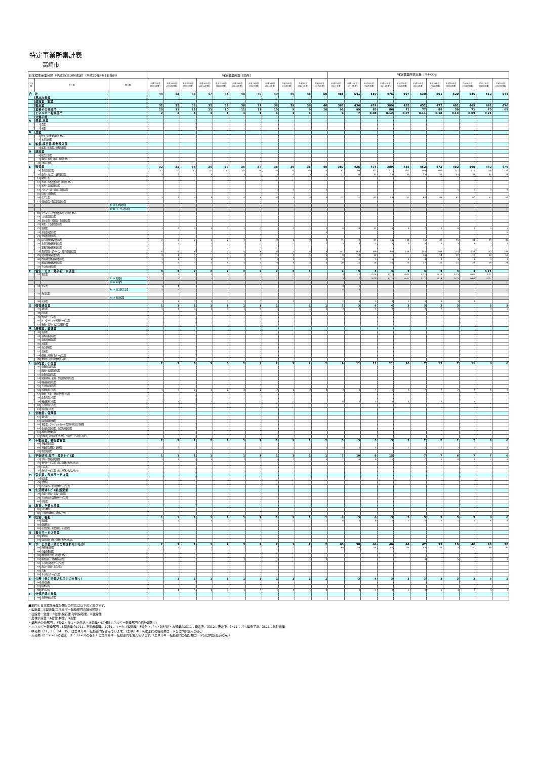特定事業所集計表
高崎市
| 日本標準産業分類（平成25年10月改定）（平成26年4月1日施行） | | | | 特定事業所数［箇所］ | | | | | | | | | | | 特定事業所排出量［千t-CO<sub>2</sub>］ | | | | | | | | | | |
| --- | --- | --- | --- | --- | --- | --- | --- | --- | --- | --- | --- | --- | --- | --- | --- | --- | --- | --- | --- | --- | --- | --- | --- | --- | --- |
| 大分類 | 中分類 | | 細分類 | 平成23年度 (2011年度) | 平成24年度 (2012年度) | 平成25年度 (2013年度) | 平成26年度 (2014年度) | 平成27年度 (2015年度) | 平成28年度 (2016年度) | 平成29年度 (2017年度) | 平成30年度 (2018年度) | 令和元年度 (2019年度) | 令和2年度 (2020年度) | 令和3年度 (2021年度) | 平成23年度 (2011年度) | 平成24年度 (2012年度) | 平成25年度 (2013年度) | 平成26年度 (2014年度) | 平成27年度 (2015年度) | 平成28年度 (2016年度) | 平成29年度 (2017年度) | 平成30年度 (2018年度) | 令和元年度 (2019年度) | 令和2年度 (2020年度) | 令和3年度 (2021年度) |
| 合 計 | | | | 44 | 48 | 48 | 47 | 45 | 48 | 49 | 49 | 49 | 46 | 50 | 485 | 541 | 559 | 475 | 507 | 530 | 561 | 520 | 540 | 512 | 544 |
| | 農林水産業 | | | | | | | | | | | | | | | | | | | | | | | | |
| | 建設業・鉱業 | | | | | | | | | | | | | | | | | | | | | | | | |
| | 製造業 | | | 32 | 35 | 36 | 35 | 34 | 36 | 37 | 38 | 39 | 36 | 40 | 387 | 436 | 474 | 389 | 435 | 452 | 472 | 482 | 469 | 442 | 476 |
| | 業務その他部門 | | | 10 | 11 | 11 | 11 | 10 | 11 | 11 | 10 | 9 | 9 | 10 | 92 | 99 | 85 | 86 | 71 | 77 | 89 | 38 | 71 | 70 | 69 |
| | エネルギー転換部門 | | | 2 | 2 | 1 | 1 | 1 | 1 | 1 | 1 | 1 | 1 | | 6 | 7 | 0.08 | 0.12 | 0.07 | 0.11 | 0.18 | 0.13 | 0.09 | 0.21 | |
| | 分類不能 | | | | | | | | | | | | | | | | | | | | | | | | |
| A | 農業,林業 | | | | | | | | | | | | | | | | | | | | | | | | |
| | 1 | 農業 | | | | | | | | | | | | | | | | | | | | | | | |
| | 2 | 林業 | | | | | | | | | | | | | | | | | | | | | | | |
| B | 漁業 | | | | | | | | | | | | | | | | | | | | | | | | |
| | 3 | 漁業（水産養殖業を除く） | | | | | | | | | | | | | | | | | | | | | | | |
| | 4 | 水産養殖業 | | | | | | | | | | | | | | | | | | | | | | | |
| C | 鉱業,採石業,砂利採取業 | | | | | | | | | | | | | | | | | | | | | | | | |
| | 5 | 鉱業，採石業，砂利採取業 | | | | | | | | | | | | | | | | | | | | | | | |
| D | 建設業 | | | | | | | | | | | | | | | | | | | | | | | | |
| | 6 | 総合工事業 | | | | | | | | | | | | | | | | | | | | | | | |
| | 7 | 職別工事業(設備工事業を除く) | | | | | | | | | | | | | | | | | | | | | | | |
| | 8 | 設備工事業 | | | | | | | | | | | | | | | | | | | | | | | |
| E | 製造業 | | | 32 | 35 | 36 | 35 | 34 | 36 | 37 | 38 | 39 | 36 | 40 | 387 | 436 | 474 | 389 | 435 | 452 | 472 | 482 | 469 | 442 | 476 |
| | 9 | 食料品製造業 | | 11 | 12 | 12 | 14 | 13 | 14 | 14 | 14 | 15 | 14 | 15 | 81 | 93 | 107 | 111 | 102 | 109 | 109 | 111 | 116 | 116 | 129 |
| | 10 | 飲料・たばこ・飼料製造業 | | 3 | 3 | 3 | 3 | 3 | 3 | 3 | 3 | 3 | 3 | 3 | 32 | 34 | 33 | 33 | 33 | 33 | 32 | 34 | 33 | 30 | 29 |
| | 11 | 繊維工業 | | | | | | | | | | | | | | | | | | | | | | | |
| | 12 | 木材・木製品製造業（家具を除く） | | | | | | | | | | | | | | | | | | | | | | | |
| | 13 | 家具・装備品製造業 | | | | | | | | | | | | | | | | | | | | | | | |
| | 14 | パルプ・紙・紙加工品製造業 | | | | | | | | | 1 | 1 | 1 | 1 | | | | | | | | 5 | 5 | 4 | 6 |
| | 15 | 印刷・同関連業 | | | | | | | | | | | | | | | | | | | | | | | |
| | 16 | 化学工業 | | 3 | 3 | 4 | 3 | 3 | 4 | 4 | 4 | 4 | 4 | 4 | 45 | 51 | 63 | 58 | 57 | 64 | 63 | 61 | 60 | 57 | 53 |
| | 17 | 石油製品・石炭製品製造業 | | | | | | | | | | | | | | | | | | | | | | | |
| | | | 1711 石油精製業 | | | | | | | | | | | | | | | | | | | | | | |
| | | | 1731 コークス製造業 | | | | | | | | | | | | | | | | | | | | | | |
| | 18 | プラスチック製品製造業（別掲を除く） | | | | | | | | | | | | | | | | | | | | | | | |
| | 19 | ゴム製品製造業 | | | | | | | | | | | | | | | | | | | | | | | |
| | 20 | なめし革・同製品・毛皮製造業 | | | | | | | | | | | | | | | | | | | | | | | |
| | 21 | 窯業・土石製品製造業 | | | | | | | | | | | | | | | | | | | | | | | |
| | 22 | 鉄鋼業 | | 1 | 2 | 2 | 1 | 1 | 1 | 1 | 1 | 1 | 1 | 1 | 6 | 10 | 11 | 9 | 8 | 7 | 8 | 8 | 7 | 5 | 7 |
| | 23 | 非鉄金属製造業 | | | | | | | | | | | | 1 | | | | | | | | | | | 4 |
| | 24 | 金属製品製造業 | | | | | | | | | | | | | | | | | | | | | | | |
| | 25 | はん用機械器具製造業 | | 2 | 2 | 2 | 2 | 2 | 2 | 2 | 2 | 2 | 2 | 2 | 35 | 40 | 44 | 44 | 44 | 35 | 45 | 46 | 44 | 39 | 42 |
| | 26 | 生産用機械器具製造業 | | 1 | 1 | 1 | 1 | 1 | 1 | 1 | 1 | 1 | 1 | 1 | 3 | 3 | 3 | 3 | 3 | 3 | 3 | 3 | 3 | 2 | 3 |
| | 27 | 業務用機械器具製造業 | | | | | | | | | | | | | | | | | | | | | | | |
| | 28 | 電子部品・デバイス・電子回路製造業 | | 6 | 6 | 6 | 5 | 5 | 4 | 6 | 6 | 5 | 4 | 6 | 151 | 165 | 169 | 96 | 158 | 155 | 168 | 174 | 158 | 153 | 166 |
| | 29 | 電気機械器具製造業 | | 1 | 1 | 1 | | | 1 | 1 | 1 | 1 | 1 | 1 | 9 | 10 | 12 | | | 13 | 14 | 12 | 12 | 12 | 12 |
| | 30 | 情報通信機械器具製造業 | | 1 | 1 | 1 | 1 | 1 | 1 | 1 | 1 | 2 | 1 | 1 | 4 | 5 | 5 | 5 | 4 | 4 | 4 | 4 | 7 | 4 | 3 |
| | 31 | 輸送用機械器具製造業 | | 3 | 4 | 4 | 5 | 5 | 5 | 4 | 4 | 4 | 4 | 4 | 20 | 25 | 26 | 30 | 26 | 27 | 25 | 25 | 23 | 19 | 21 |
| | 32 | その他の製造業 | | | | | | | | | | | | | | | | | | | | | | | |
| F | 電気・ガス・熱供給・水道業 | | | 3 | 3 | 2 | 2 | 2 | 2 | 2 | 2 | 2 | 1 | | 9 | 9 | 3 | 3 | 3 | 3 | 3 | 3 | 3 | 0.21 | |
| | 33 | 電気業 | | 1 | 1 | 1 | 1 | 1 | 1 | 1 | 1 | 1 | 1 | | 3 | 2 | 0.08 | 0.12 | 0.07 | 0.11 | 0.18 | 0.13 | 0.09 | 0.21 | |
| | | | 3311 発電所 | 1 | 1 | 1 | 1 | 1 | 1 | 1 | 1 | 1 | 1 | | 3 | 2 | 0.08 | 0.12 | 0.07 | 0.11 | 0.18 | 0.13 | 0.09 | 0.21 | |
| | | | 3312 変電所 | | | | | | | | | | | | | | | | | | | | | | |
| | 34 | ガス業 | | 1 | 1 | | | | | | | | | | 4 | 5 | | | | | | | | | |
| | | | 3411 ガス製造工場 | 1 | 1 | | | | | | | | | | 4 | 5 | | | | | | | | | |
| | 35 | 熱供給業 | | | | | | | | | | | | | | | | | | | | | | | |
| | | | 3511 熱供給業 | | | | | | | | | | | | | | | | | | | | | | |
| | 36 | 水道業 | | 1 | 1 | 1 | 1 | 1 | 1 | 1 | 1 | 1 | | | 2 | 3 | 3 | 3 | 3 | 3 | 3 | 3 | 3 | | |
| G | 情報通信業 | | | 1 | 1 | 1 | 1 | 1 | 1 | 1 | 1 | | 1 | 1 | 3 | 3 | 4 | 4 | 3 | 3 | 3 | 3 | | 3 | 2 |
| | 37 | 通信業 | | 1 | 1 | 1 | 1 | 1 | 1 | 1 | 1 | | 1 | 1 | 3 | 3 | 4 | 4 | 3 | 3 | 3 | 3 | | 3 | 2 |
| | 38 | 放送業 | | | | | | | | | | | | | | | | | | | | | | | |
| | 39 | 情報サービス業 | | | | | | | | | | | | | | | | | | | | | | | |
| | 40 | インターネット附随サービス業 | | | | | | | | | | | | | | | | | | | | | | | |
| | 41 | 映像・音声・文字情報制作業 | | | | | | | | | | | | | | | | | | | | | | | |
| H | 運輸業，郵便業 | | | | | | | | | | | | | | | | | | | | | | | | |
| | 42 | 鉄道業 | | | | | | | | | | | | | | | | | | | | | | | |
| | 43 | 道路旅客運送業 | | | | | | | | | | | | | | | | | | | | | | | |
| | 44 | 道路貨物運送業 | | | | | | | | | | | | | | | | | | | | | | | |
| | 45 | 水運業 | | | | | | | | | | | | | | | | | | | | | | | |
| | 46 | 航空運輸業 | | | | | | | | | | | | | | | | | | | | | | | |
| | 47 | 倉庫業 | | | | | | | | | | | | | | | | | | | | | | | |
| | 48 | 運輸に附帯するサービス業 | | | | | | | | | | | | | | | | | | | | | | | |
| | 49 | 郵便業（信書便事業を含む） | | | | | | | | | | | | | | | | | | | | | | | |
| I | 卸売業，小売業 | | | 2 | 3 | 3 | 3 | 3 | 2 | 3 | 2 | 3 | 2 | 2 | 9 | 11 | 11 | 11 | 10 | 7 | 13 | 7 | 11 | 6 | 6 |
| | 50 | 各種商品卸売業 | | | | | | | | | | | | | | | | | | | | | | | |
| | 51 | 繊維・衣服等卸売業 | | | | | | | | | | | | | | | | | | | | | | | |
| | 52 | 飲食料品卸売業 | | | | | | | | | | | | | | | | | | | | | | | |
| | 53 | 建築材料，鉱物・金属材料等卸売業 | | | | | | | | | | | | | | | | | | | | | | | |
| | 54 | 機械器具卸売業 | | | | | | | | | | | | | | | | | | | | | | | |
| | 55 | その他の卸売業 | | | | | | | | | | | | | | | | | | | | | | | |
| | 56 | 各種商品小売業 | | 1 | 2 | 2 | 2 | 2 | 2 | 2 | 2 | 2 | 2 | 2 | 3 | 6 | 7 | 6 | 6 | 7 | 7 | 7 | 7 | 6 | 6 |
| | 57 | 織物・衣服・身の回り品小売業 | | | | | | | | | | | | | | | | | | | | | | | |
| | 58 | 飲食料品小売業 | | | | | | | | | | | | | | | | | | | | | | | |
| | 59 | 機械器具小売業 | | 1 | 1 | 1 | 1 | 1 | | 1 | | 1 | | | 6 | 5 | 5 | 5 | 4 | | 6 | | 4 | | |
| | 60 | その他の小売業 | | | | | | | | | | | | | | | | | | | | | | | |
| | 61 | 無店舗小売業 | | | | | | | | | | | | | | | | | | | | | | | |
| J | 金融業，保険業 | | | | | | | | | | | | | | | | | | | | | | | | |
| | 62 | 銀行業 | | | | | | | | | | | | | | | | | | | | | | | |
| | 63 | 協同組織金融業 | | | | | | | | | | | | | | | | | | | | | | | |
| | 64 | 貸金業，クレジットカード業等非預金信用機関 | | | | | | | | | | | | | | | | | | | | | | | |
| | 65 | 金融商品取引業，商品先物取引業 | | | | | | | | | | | | | | | | | | | | | | | |
| | 66 | 補助的金融業等 | | | | | | | | | | | | | | | | | | | | | | | |
| | 67 | 保険業（保険媒介代理業，保険サービス業を含む） | | | | | | | | | | | | | | | | | | | | | | | |
| K | 不動産業，物品賃貸業 | | | 2 | 2 | 2 | 2 | 1 | 1 | 1 | 1 | 1 | 1 | 2 | 5 | 5 | 5 | 5 | 2 | 2 | 2 | 2 | 2 | 3 | 6 |
| | 68 | 不動産取引業 | | | | | | | | | | | | | | | | | | | | | | | |
| | 69 | 不動産賃貸業・管理業 | | 2 | 2 | 2 | 2 | 1 | 1 | 1 | 1 | 1 | 1 | 2 | 5 | 5 | 5 | 5 | 2 | 2 | 2 | 2 | 2 | 3 | 6 |
| | 70 | 物品賃貸業 | | | | | | | | | | | | | | | | | | | | | | | |
| L | 学術研究,専門・技術ｻｰﾋﾞｽ業 | | | 1 | 1 | 1 | 1 | | 1 | 1 | 1 | 1 | 1 | 1 | 7 | 10 | 8 | 15 | | 7 | 7 | 6 | 7 | 7 | 6 |
| | 71 | 学術・開発研究機関 | | 1 | 1 | 1 | 1 | | 1 | 1 | 1 | 1 | 1 | 1 | 7 | 10 | 8 | 15 | | 7 | 7 | 6 | 7 | 7 | 6 |
| | 72 | 専門サービス業（他に分類されないもの） | | | | | | | | | | | | | | | | | | | | | | | |
| | 73 | 広告業 | | | | | | | | | | | | | | | | | | | | | | | |
| | 74 | 技術サービス業（他に分類されないもの） | | | | | | | | | | | | | | | | | | | | | | | |
| M | 宿泊業，飲食サービス業 | | | | | | | | | | | | | | | | | | | | | | | | |
| | 75 | 宿泊業 | | | | | | | | | | | | | | | | | | | | | | | |
| | 76 | 飲食店 | | | | | | | | | | | | | | | | | | | | | | | |
| | 77 | 持ち帰り・配達飲食サービス業 | | | | | | | | | | | | | | | | | | | | | | | |
| N | 生活関連ｻｰﾋﾞｽ業,娯楽業 | | | | | | | | | | | | | | | | | | | | | | | | |
| | 78 | 洗濯・理容・美容・浴場業 | | | | | | | | | | | | | | | | | | | | | | | |
| | 79 | その他の生活関連サービス業 | | | | | | | | | | | | | | | | | | | | | | | |
| | 80 | 娯楽業 | | | | | | | | | | | | | | | | | | | | | | | |
| O | 教育，学習支援業 | | | | | | | | | | | | | | | | | | | | | | | | |
| | 81 | 学校教育 | | | | | | | | | | | | | | | | | | | | | | | |
| | 82 | その他の教育，学習支援業 | | | | | | | | | | | | | | | | | | | | | | | |
| P | 医療，福祉 | | | 1 | 1 | 1 | 1 | 1 | 1 | 1 | 1 | 1 | 1 | 1 | 6 | 5 | 6 | 5 | 5 | 5 | 5 | 5 | 5 | 6 | 6 |
| | 83 | 医療業 | | 1 | 1 | 1 | 1 | 1 | 1 | 1 | 1 | 1 | 1 | 1 | 6 | 5 | 6 | 5 | 5 | 5 | 5 | 5 | 5 | 6 | 6 |
| | 84 | 保健衛生 | | | | | | | | | | | | | | | | | | | | | | | |
| | 85 | 社会保険・社会福祉・介護事業 | | | | | | | | | | | | | | | | | | | | | | | |
| Q | 複合サービス事業 | | | | | | | | | | | | | | | | | | | | | | | | |
| | 86 | 郵便局 | | | | | | | | | | | | | | | | | | | | | | | |
| | 87 | 協同組合（他に分類されないもの） | | | | | | | | | | | | | | | | | | | | | | | |
| R | サービス業（他に分類されないもの） | | | 2 | 1 | 1 | 1 | 2 | 3 | 2 | 2 | 1 | 2 | 2 | 60 | 58 | 44 | 40 | 44 | 47 | 53 | 10 | 40 | 43 | 38 |
| | 88 | 廃棄物処理業 | | 2 | 1 | 1 | 1 | 2 | 2 | 2 | 1 | 1 | 1 | 1 | 60 | 58 | 44 | 40 | 44 | 43 | 53 | 5 | 40 | 39 | 34 |
| | 89 | 自動車整備業 | | | | | | | | | | | | | | | | | | | | | | | |
| | 90 | 機械等修理業（別掲を除く） | | | | | | | | | | | | | | | | | | | | | | | |
| | 91 | 職業紹介・労働者派遣業 | | | | | | | 1 | | 1 | | 1 | 1 | | | | | | 4 | | 5 | | 3 | 4 |
| | 92 | その他の事業サービス業 | | | | | | | | | | | | | | | | | | | | | | | |
| | 93 | 政治・経済・文化団体 | | | | | | | | | | | | | | | | | | | | | | | |
| | 94 | 宗教 | | | | | | | | | | | | | | | | | | | | | | | |
| | 95 | その他のサービス業 | | | | | | | | | | | | | | | | | | | | | | | |
| S | 公務（他に分類されるものを除く） | | | | 1 | 1 | 1 | 1 | 1 | 1 | 1 | 1 | 1 | 1 | | 3 | 4 | 3 | 3 | 3 | 3 | 3 | 3 | 4 | 3 |
| | 96 | 外国公務 | | | | | | | | | | | | | | | | | | | | | | | |
| | 97 | 国家公務 | | | | | | | | | | | | | | | | | | | | | | | |
| | 98 | 地方公務 | | | 1 | 1 | 1 | 1 | 1 | 1 | 1 | 1 | 1 | 1 | | 3 | 4 | 3 | 3 | 3 | 3 | 3 | 3 | 4 | 3 |
| T | 分類不能の産業 | | | | | | | | | | | | | | | | | | | | | | | | |
| | 99 | 分類不能の産業 | | | | | | | | | | | | | | | | | | | | | | | |
■部門と日本標準産業分類との対応は以下のとおりです。
・製造業：E製造業(エネルギー転換部門の細分類除く)
・建設業・鉱業：C鉱業,採石業,砂利採取業、D建設業
・農林水産業：A農業,林業、B漁業
・業務その他部門： F電気・ガス・熱供給・水道業～S公務(エネルギー転換部門の細分類除く)
・エネルギー転換部門：E製造業の1711：石油精製業、1731：コークス製造業、F電気・ガス・熱供給・水道業の3311：発電所、3312：変電所、3411：ガス製造工場、3511：熱供給業
・中分類（17、33、34、35）はエネルギー転換部門を含んでいます。（エネルギー転換部門の細分類コード分は内訳表示のみ。）
・大分類（E：9～32の合計）（F：33～36の合計）はエネルギー転換部門を含んでいます。（エネルギー転換部門の細分類コード分は内訳表示のみ。）